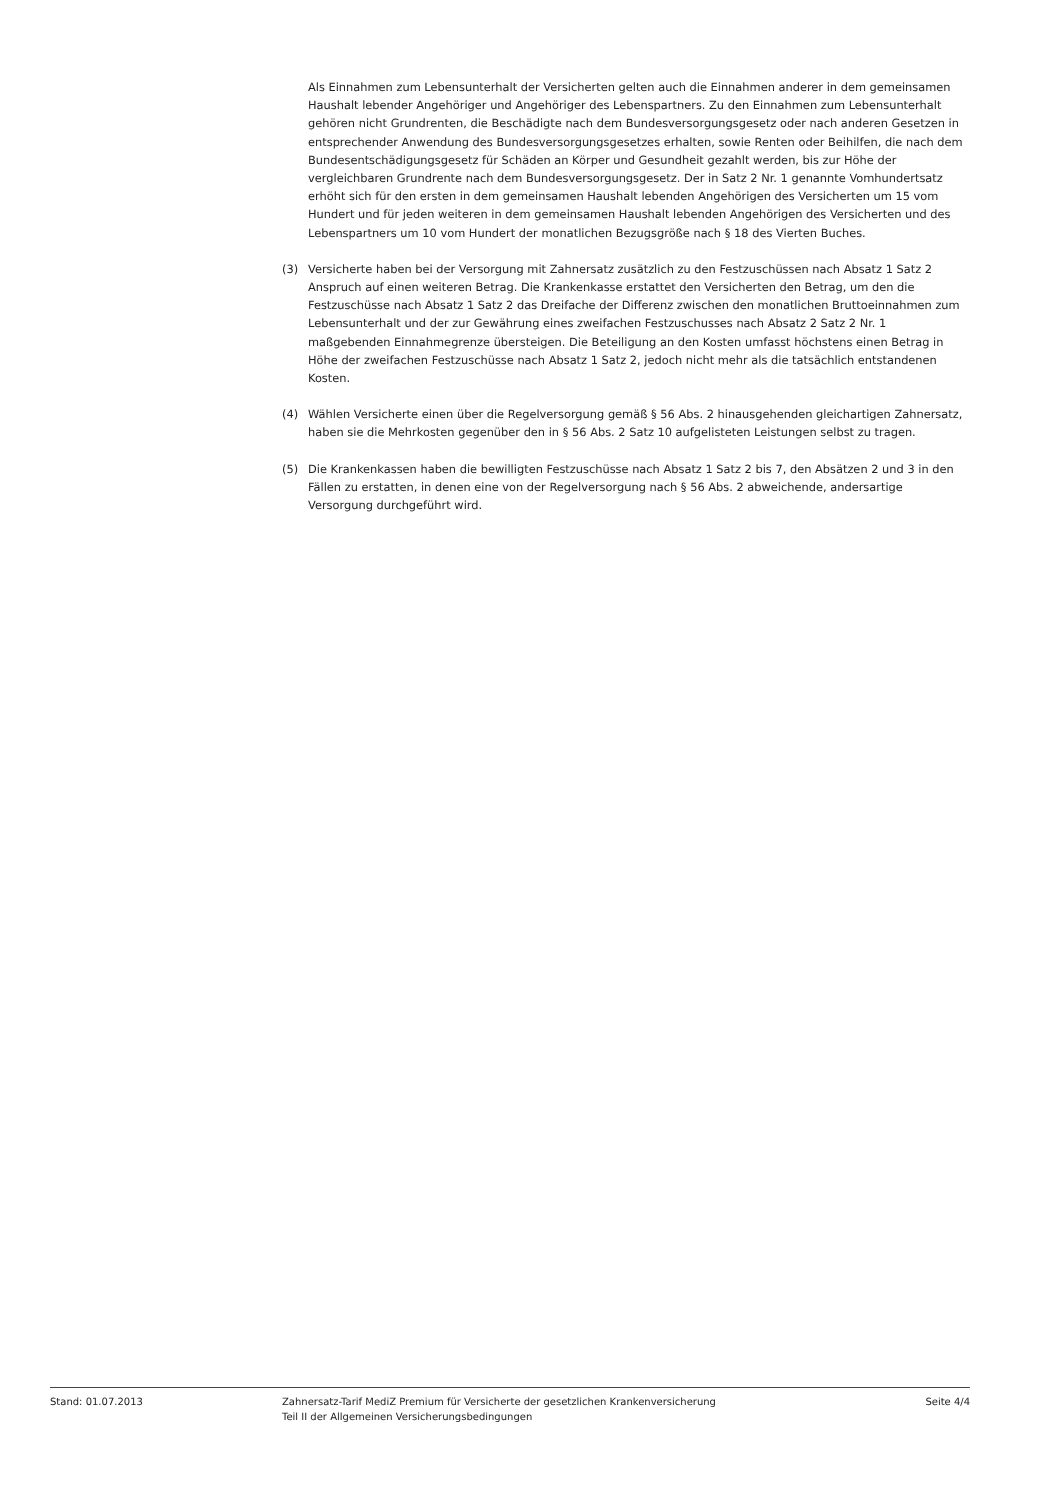Als Einnahmen zum Lebensunterhalt der Versicherten gelten auch die Einnahmen anderer in dem gemeinsamen Haushalt lebender Angehöriger und Angehöriger des Lebenspartners. Zu den Einnahmen zum Lebensunterhalt gehören nicht Grundrenten, die Beschädigte nach dem Bundesversorgungsgesetz oder nach anderen Gesetzen in entsprechender Anwendung des Bundesversorgungsgesetzes erhalten, sowie Renten oder Beihilfen, die nach dem Bundesentschädigungsgesetz für Schäden an Körper und Gesundheit gezahlt werden, bis zur Höhe der vergleichbaren Grundrente nach dem Bundesversorgungsgesetz. Der in Satz 2 Nr. 1 genannte Vomhundertsatz erhöht sich für den ersten in dem gemeinsamen Haushalt lebenden Angehörigen des Versicherten um 15 vom Hundert und für jeden weiteren in dem gemeinsamen Haushalt lebenden Angehörigen des Versicherten und des Lebenspartners um 10 vom Hundert der monatlichen Bezugsgröße nach § 18 des Vierten Buches.
(3) Versicherte haben bei der Versorgung mit Zahnersatz zusätzlich zu den Festzuschüssen nach Absatz 1 Satz 2 Anspruch auf einen weiteren Betrag. Die Krankenkasse erstattet den Versicherten den Betrag, um den die Festzuschüsse nach Absatz 1 Satz 2 das Dreifache der Differenz zwischen den monatlichen Bruttoeinnahmen zum Lebensunterhalt und der zur Gewährung eines zweifachen Festzuschusses nach Absatz 2 Satz 2 Nr. 1 maßgebenden Einnahmegrenze übersteigen. Die Beteiligung an den Kosten umfasst höchstens einen Betrag in Höhe der zweifachen Festzuschüsse nach Absatz 1 Satz 2, jedoch nicht mehr als die tatsächlich entstandenen Kosten.
(4) Wählen Versicherte einen über die Regelversorgung gemäß § 56 Abs. 2 hinausgehenden gleichartigen Zahnersatz, haben sie die Mehrkosten gegenüber den in § 56 Abs. 2 Satz 10 aufgelisteten Leistungen selbst zu tragen.
(5) Die Krankenkassen haben die bewilligten Festzuschüsse nach Absatz 1 Satz 2 bis 7, den Absätzen 2 und 3 in den Fällen zu erstatten, in denen eine von der Regelversorgung nach § 56 Abs. 2 abweichende, andersartige Versorgung durchgeführt wird.
Stand: 01.07.2013 Zahnersatz-Tarif MediZ Premium für Versicherte der gesetzlichen Krankenversicherung
Teil II der Allgemeinen Versicherungsbedingungen
Seite 4/4